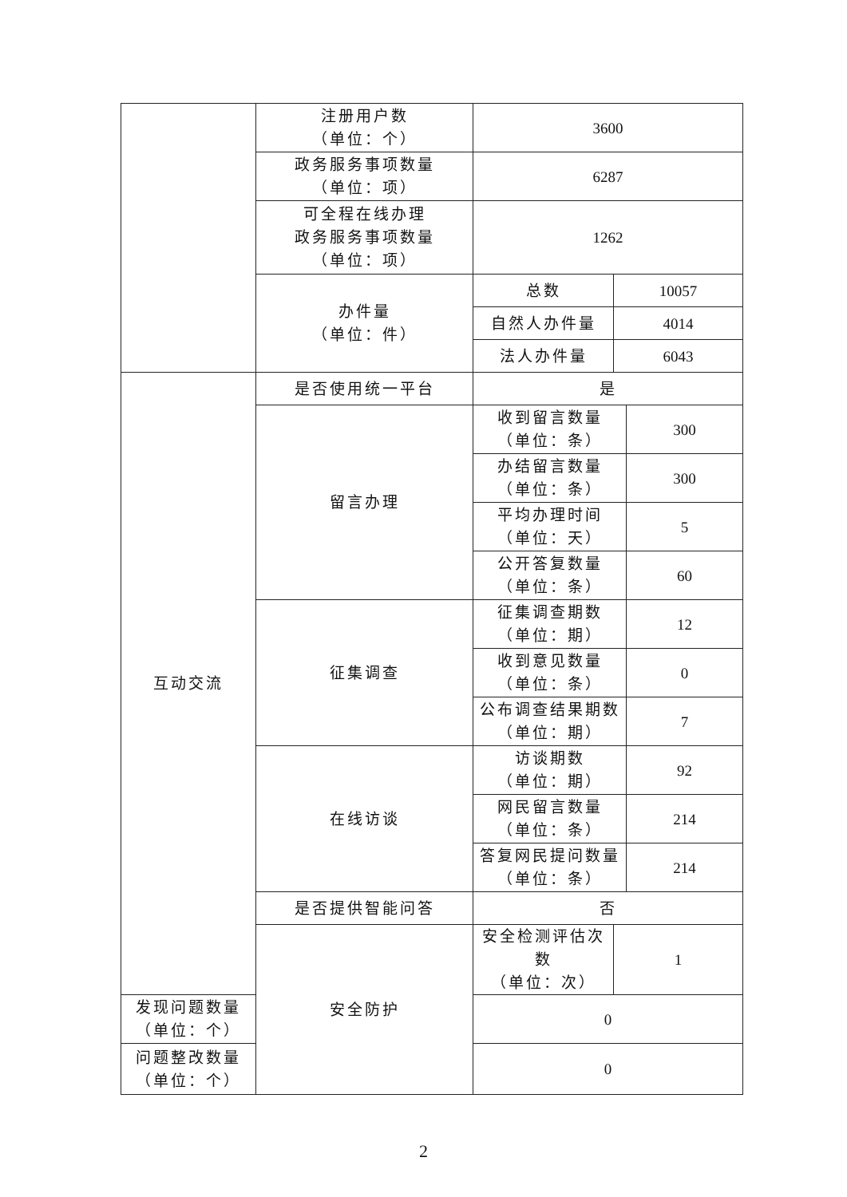| | 注册用户数 （单位：个） | 3600 | | |
| | 政务服务事项数量 （单位：项） | 6287 | | |
| | 可全程在线办理 政务服务事项数量 （单位：项） | 1262 | | |
| | 办件量 （单位：件） | 总数 | 10057 | |
| | | 自然人办件量 | 4014 | |
| | | 法人办件量 | 6043 | |
| 互动交流 | 是否使用统一平台 | 是 | | |
| | 留言办理 | 收到留言数量 （单位：条） | | 300 |
| | | 办结留言数量 （单位：条） | | 300 |
| | | 平均办理时间 （单位：天） | | 5 |
| | | 公开答复数量 （单位：条） | | 60 |
| | 征集调查 | 征集调查期数 （单位：期） | | 12 |
| | | 收到意见数量 （单位：条） | | 0 |
| | | 公布调查结果期数 （单位：期） | | 7 |
| | 在线访谈 | 访谈期数 （单位：期） | | 92 |
| | | 网民留言数量 （单位：条） | | 214 |
| | | 答复网民提问数量 （单位：条） | | 214 |
| | 是否提供智能问答 | 否 | | |
| | 安全防护 | 安全检测评估次数 （单位：次） | 1 | |
| 发现问题数量 （单位：个） | | 0 | | |
| 问题整改数量 （单位：个） | | 0 | | |
2